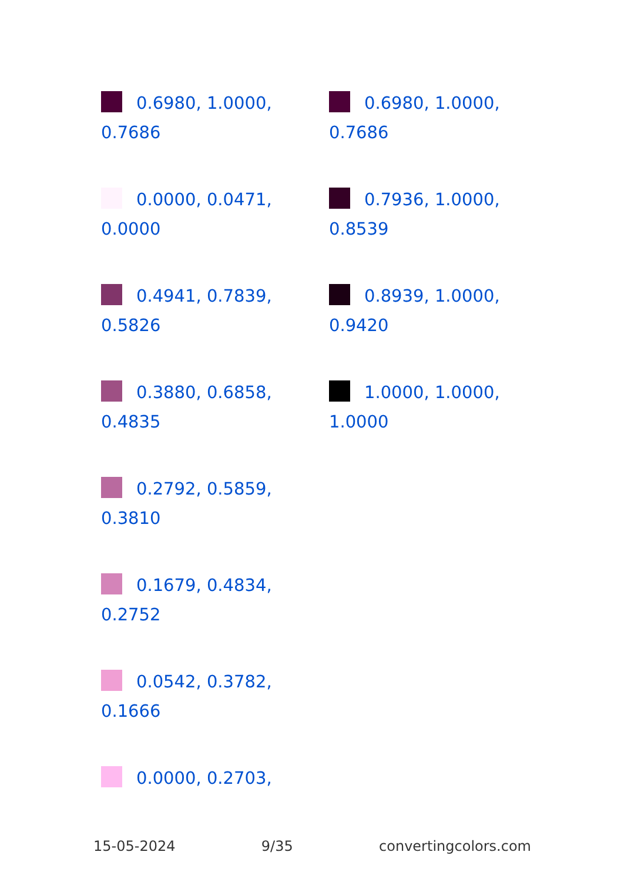0.6980, 1.0000, 0.7686
0.0000, 0.0471, 0.0000
0.4941, 0.7839, 0.5826
0.3880, 0.6858, 0.4835
0.2792, 0.5859, 0.3810
0.1679, 0.4834, 0.2752
0.0542, 0.3782, 0.1666
0.0000, 0.2703,
0.6980, 1.0000, 0.7686
0.7936, 1.0000, 0.8539
0.8939, 1.0000, 0.9420
1.0000, 1.0000, 1.0000
15-05-2024 9/35 convertingcolors.com